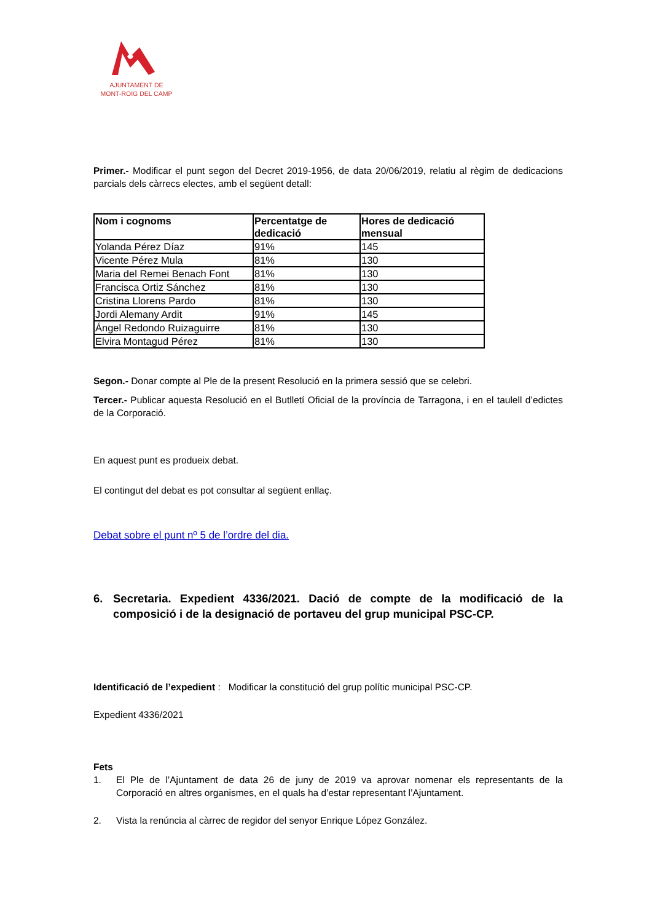AJUNTAMENT DE
MONT-ROIG DEL CAMP
Primer.- Modificar el punt segon del Decret 2019-1956, de data 20/06/2019, relatiu al règim de dedicacions parcials dels càrrecs electes, amb el següent detall:
| Nom i cognoms | Percentatge de dedicació | Hores de dedicació mensual |
| --- | --- | --- |
| Yolanda Pérez Díaz | 91% | 145 |
| Vicente Pérez Mula | 81% | 130 |
| Maria del Remei Benach Font | 81% | 130 |
| Francisca Ortiz Sánchez | 81% | 130 |
| Cristina Llorens Pardo | 81% | 130 |
| Jordi Alemany Ardit | 91% | 145 |
| Ángel Redondo Ruizaguirre | 81% | 130 |
| Elvira Montagud Pérez | 81% | 130 |
Segon.- Donar compte al Ple de la present Resolució en la primera sessió que se celebri.
Tercer.- Publicar aquesta Resolució en el Butlletí Oficial de la província de Tarragona, i en el taulell d’edictes de la Corporació.
En aquest punt es produeix debat.
El contingut del debat es pot consultar al següent enllaç.
Debat sobre el punt nº 5 de l’ordre del dia.
6. Secretaria. Expedient 4336/2021. Dació de compte de la modificació de la composició i de la designació de portaveu del grup municipal PSC-CP.
Identificació de l’expedient : Modificar la constitució del grup polític municipal PSC-CP.
Expedient 4336/2021
Fets
1. El Ple de l’Ajuntament de data 26 de juny de 2019 va aprovar nomenar els representants de la Corporació en altres organismes, en el quals ha d’estar representant l’Ajuntament.
2. Vista la renúncia al càrrec de regidor del senyor Enrique López González.